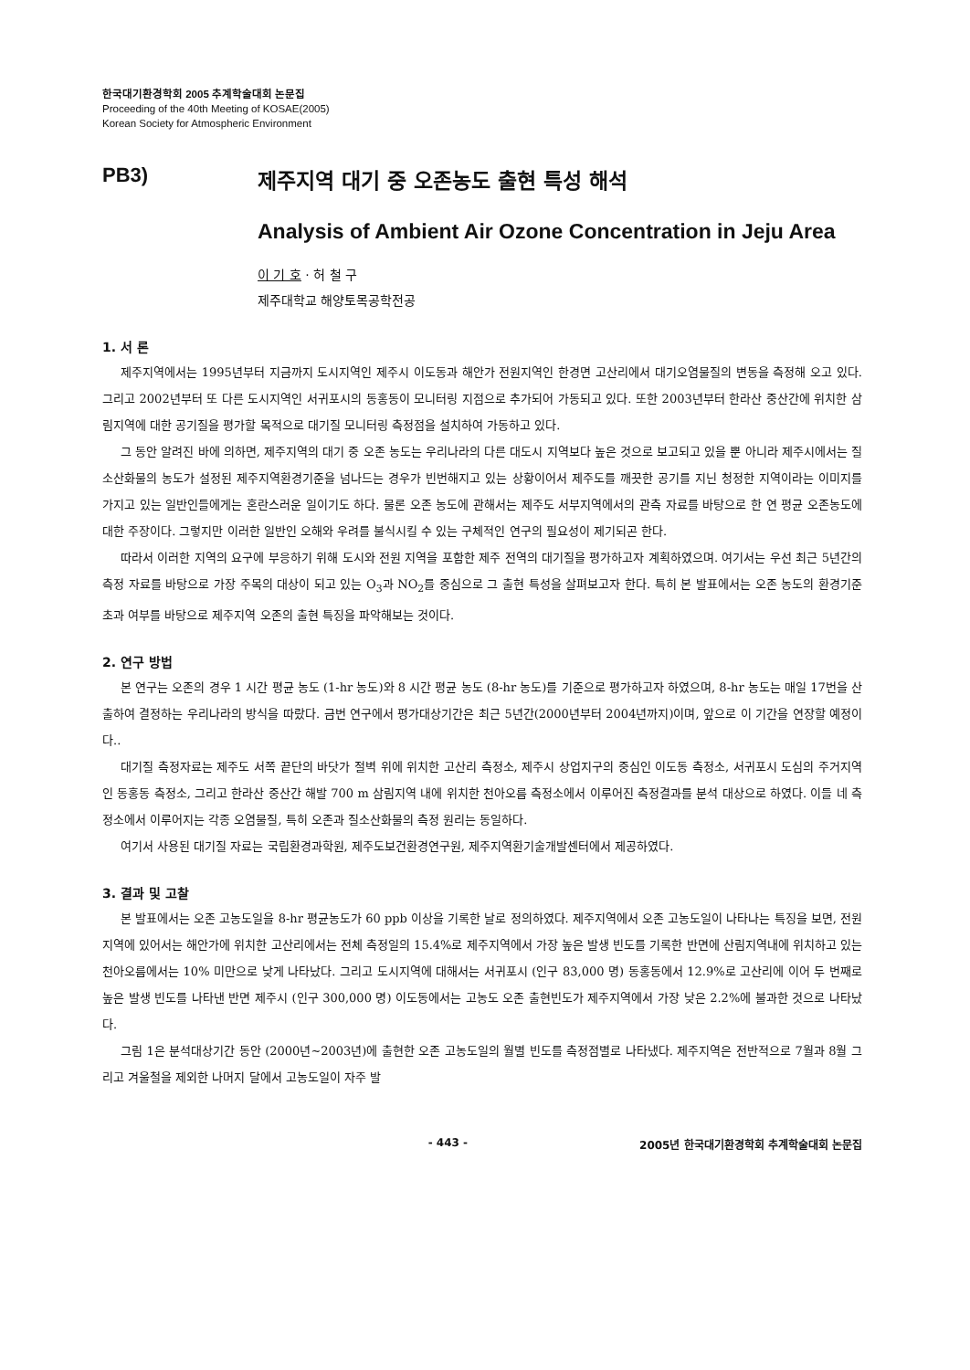한국대기환경학회 2005 추계학술대회 논문집
Proceeding of the 40th Meeting of KOSAE(2005)
Korean Society for Atmospheric Environment
PB3) 제주지역 대기 중 오존농도 출현 특성 해석
Analysis of Ambient Air Ozone Concentration in Jeju Area
이 기 호 · 허 철 구
제주대학교 해양토목공학전공
1. 서 론
제주지역에서는 1995년부터 지금까지 도시지역인 제주시 이도동과 해안가 전원지역인 한경면 고산리에서 대기오염물질의 변동을 측정해 오고 있다. 그리고 2002년부터 또 다른 도시지역인 서귀포시의 동홍동이 모니터링 지점으로 추가되어 가동되고 있다. 또한 2003년부터 한라산 중산간에 위치한 삼림지역에 대한 공기질을 평가할 목적으로 대기질 모니터링 측정점을 설치하여 가동하고 있다.
그 동안 알려진 바에 의하면, 제주지역의 대기 중 오존 농도는 우리나라의 다른 대도시 지역보다 높은 것으로 보고되고 있을 뿐 아니라 제주시에서는 질소산화물의 농도가 설정된 제주지역환경기준을 넘나드는 경우가 빈번해지고 있는 상황이어서 제주도를 깨끗한 공기를 지닌 청정한 지역이라는 이미지를 가지고 있는 일반인들에게는 혼란스러운 일이기도 하다. 물론 오존 농도에 관해서는 제주도 서부지역에서의 관측 자료를 바탕으로 한 연 평균 오존농도에 대한 주장이다. 그렇지만 이러한 일반인 오해와 우려를 불식시킬 수 있는 구체적인 연구의 필요성이 제기되곤 한다.
따라서 이러한 지역의 요구에 부응하기 위해 도시와 전원 지역을 포함한 제주 전역의 대기질을 평가하고자 계획하였으며. 여기서는 우선 최근 5년간의 측정 자료를 바탕으로 가장 주목의 대상이 되고 있는 O<sub>3</sub>과 NO<sub>2</sub>를 중심으로 그 출현 특성을 살펴보고자 한다. 특히 본 발표에서는 오존 농도의 환경기준 초과 여부를 바탕으로 제주지역 오존의 출현 특징을 파악해보는 것이다.
2. 연구 방법
본 연구는 오존의 경우 1 시간 평균 농도 (1-hr 농도)와 8 시간 평균 농도 (8-hr 농도)를 기준으로 평가하고자 하였으며, 8-hr 농도는 매일 17번을 산출하여 결정하는 우리나라의 방식을 따랐다. 금번 연구에서 평가대상기간은 최근 5년간(2000년부터 2004년까지)이며, 앞으로 이 기간을 연장할 예정이다..
대기질 측정자료는 제주도 서쪽 끝단의 바닷가 절벽 위에 위치한 고산리 측정소, 제주시 상업지구의 중심인 이도동 측정소, 서귀포시 도심의 주거지역인 동홍동 측정소, 그리고 한라산 중산간 해발 700 m 삼림지역 내에 위치한 천아오름 측정소에서 이루어진 측정결과를 분석 대상으로 하였다. 이들 네 측정소에서 이루어지는 각종 오염물질, 특히 오존과 질소산화물의 측정 원리는 동일하다.
여기서 사용된 대기질 자료는 국립환경과학원, 제주도보건환경연구원, 제주지역환기술개발센터에서 제공하였다.
3. 결과 및 고찰
본 발표에서는 오존 고농도일을 8-hr 평균농도가 60 ppb 이상을 기록한 날로 정의하였다. 제주지역에서 오존 고농도일이 나타나는 특징을 보면, 전원지역에 있어서는 해안가에 위치한 고산리에서는 전체 측정일의 15.4%로 제주지역에서 가장 높은 발생 빈도를 기록한 반면에 산림지역내에 위치하고 있는 천아오름에서는 10% 미만으로 낮게 나타났다. 그리고 도시지역에 대해서는 서귀포시 (인구 83,000 명) 동홍동에서 12.9%로 고산리에 이어 두 번째로 높은 발생 빈도를 나타낸 반면 제주시 (인구 300,000 명) 이도동에서는 고농도 오존 출현빈도가 제주지역에서 가장 낮은 2.2%에 불과한 것으로 나타났다.
그림 1은 분석대상기간 동안 (2000년~2003년)에 출현한 오존 고농도일의 월별 빈도를 측정점별로 나타냈다. 제주지역은 전반적으로 7월과 8월 그리고 겨울철을 제외한 나머지 달에서 고농도일이 자주 발
- 443 - 2005년 한국대기환경학회 추계학술대회 논문집